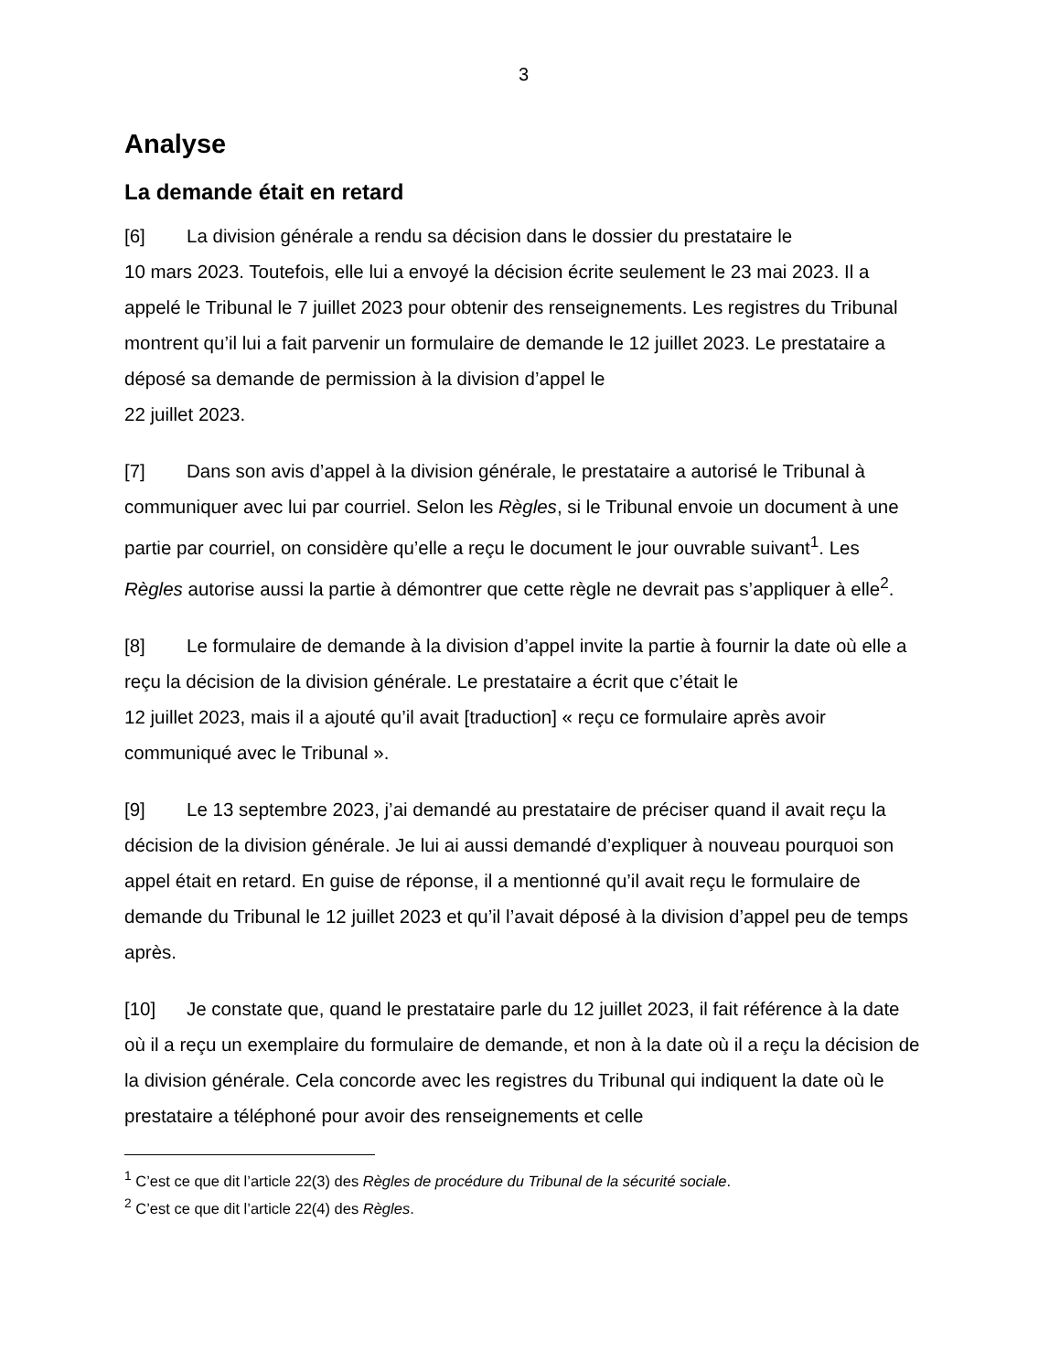3
Analyse
La demande était en retard
[6] La division générale a rendu sa décision dans le dossier du prestataire le
10 mars 2023. Toutefois, elle lui a envoyé la décision écrite seulement le 23 mai 2023. Il a appelé le Tribunal le 7 juillet 2023 pour obtenir des renseignements. Les registres du Tribunal montrent qu’il lui a fait parvenir un formulaire de demande le 12 juillet 2023. Le prestataire a déposé sa demande de permission à la division d’appel le
22 juillet 2023.
[7] Dans son avis d’appel à la division générale, le prestataire a autorisé le Tribunal à communiquer avec lui par courriel. Selon les Règles, si le Tribunal envoie un document à une partie par courriel, on considère qu’elle a reçu le document le jour ouvrable suivant<sup>1</sup>. Les Règles autorise aussi la partie à démontrer que cette règle ne devrait pas s’appliquer à elle<sup>2</sup>.
[8] Le formulaire de demande à la division d’appel invite la partie à fournir la date où elle a reçu la décision de la division générale. Le prestataire a écrit que c’était le
12 juillet 2023, mais il a ajouté qu’il avait [traduction] « reçu ce formulaire après avoir communiqué avec le Tribunal ».
[9] Le 13 septembre 2023, j’ai demandé au prestataire de préciser quand il avait reçu la décision de la division générale. Je lui ai aussi demandé d’expliquer à nouveau pourquoi son appel était en retard. En guise de réponse, il a mentionné qu’il avait reçu le formulaire de demande du Tribunal le 12 juillet 2023 et qu’il l’avait déposé à la division d’appel peu de temps après.
[10] Je constate que, quand le prestataire parle du 12 juillet 2023, il fait référence à la date où il a reçu un exemplaire du formulaire de demande, et non à la date où il a reçu la décision de la division générale. Cela concorde avec les registres du Tribunal qui indiquent la date où le prestataire a téléphoné pour avoir des renseignements et celle
<sup>1</sup> C’est ce que dit l’article 22(3) des Règles de procédure du Tribunal de la sécurité sociale.
<sup>2</sup> C’est ce que dit l’article 22(4) des Règles.